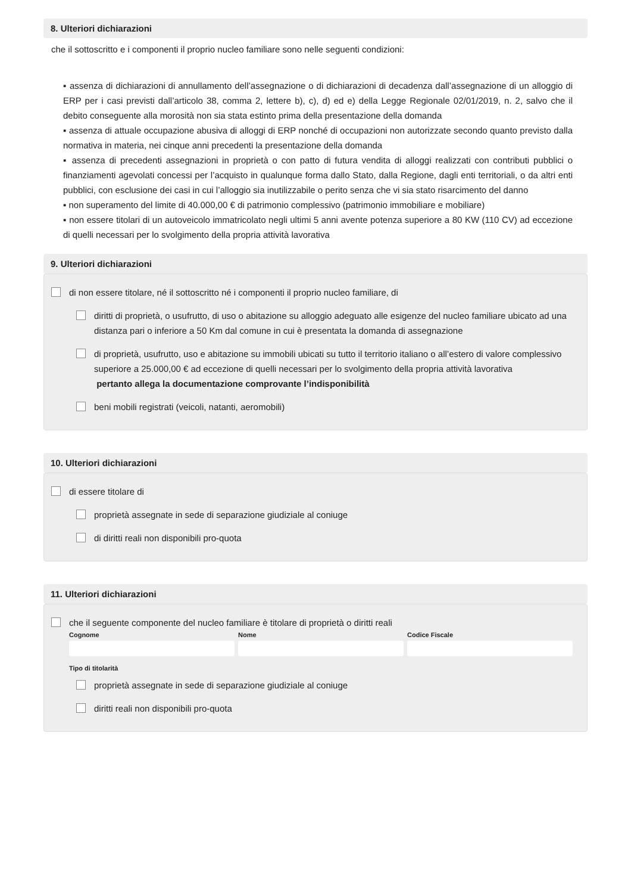8. Ulteriori dichiarazioni
che il sottoscritto e i componenti il proprio nucleo familiare sono nelle seguenti condizioni:
▪ assenza di dichiarazioni di annullamento dell’assegnazione o di dichiarazioni di decadenza dall’assegnazione di un alloggio di ERP per i casi previsti dall’articolo 38, comma 2, lettere b), c), d) ed e) della Legge Regionale 02/01/2019, n. 2, salvo che il debito conseguente alla morosità non sia stata estinto prima della presentazione della domanda
▪ assenza di attuale occupazione abusiva di alloggi di ERP nonché di occupazioni non autorizzate secondo quanto previsto dalla normativa in materia, nei cinque anni precedenti la presentazione della domanda
▪ assenza di precedenti assegnazioni in proprietà o con patto di futura vendita di alloggi realizzati con contributi pubblici o finanziamenti agevolati concessi per l’acquisto in qualunque forma dallo Stato, dalla Regione, dagli enti territoriali, o da altri enti pubblici, con esclusione dei casi in cui l’alloggio sia inutilizzabile o perito senza che vi sia stato risarcimento del danno
▪ non superamento del limite di 40.000,00 € di patrimonio complessivo (patrimonio immobiliare e mobiliare)
▪ non essere titolari di un autoveicolo immatricolato negli ultimi 5 anni avente potenza superiore a 80 KW (110 CV) ad eccezione di quelli necessari per lo svolgimento della propria attività lavorativa
9. Ulteriori dichiarazioni
di non essere titolare, né il sottoscritto né i componenti il proprio nucleo familiare, di
diritti di proprietà, o usufrutto, di uso o abitazione su alloggio adeguato alle esigenze del nucleo familiare ubicato ad una distanza pari o inferiore a 50 Km dal comune in cui è presentata la domanda di assegnazione
di proprietà, usufrutto, uso e abitazione su immobili ubicati su tutto il territorio italiano o all’estero di valore complessivo superiore a 25.000,00 € ad eccezione di quelli necessari per lo svolgimento della propria attività lavorativa
pertanto allega la documentazione comprovante l’indisponibilità
beni mobili registrati (veicoli, natanti, aeromobili)
10. Ulteriori dichiarazioni
di essere titolare di
proprietà assegnate in sede di separazione giudiziale al coniuge
di diritti reali non disponibili pro-quota
11. Ulteriori dichiarazioni
che il seguente componente del nucleo familiare è titolare di proprietà o diritti reali
Cognome Nome Codice Fiscale
Tipo di titolarità
proprietà assegnate in sede di separazione giudiziale al coniuge
diritti reali non disponibili pro-quota